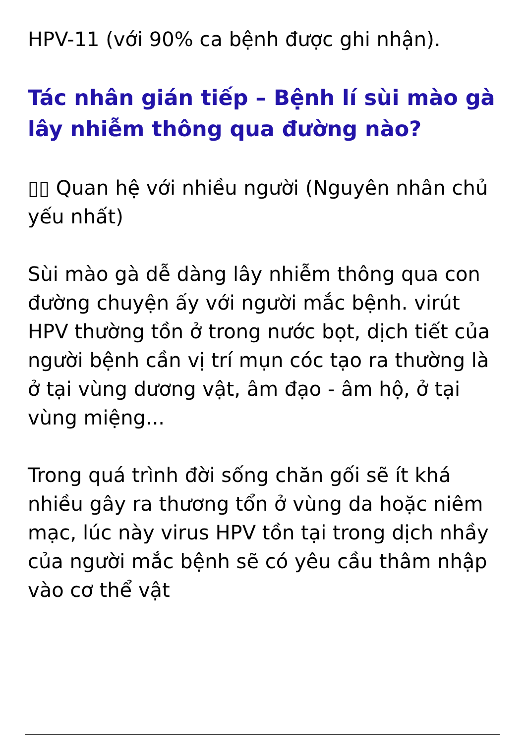HPV-11 (với 90% ca bệnh được ghi nhận).
Tác nhân gián tiếp – Bệnh lí sùi mào gà lây nhiễm thông qua đường nào?
▯▯ Quan hệ với nhiều người (Nguyên nhân chủ yếu nhất)
Sùi mào gà dễ dàng lây nhiễm thông qua con đường chuyện ấy với người mắc bệnh. virút HPV thường tồn ở trong nước bọt, dịch tiết của người bệnh cần vị trí mụn cóc tạo ra thường là ở tại vùng dương vật, âm đạo - âm hộ, ở tại vùng miệng...
Trong quá trình đời sống chăn gối sẽ ít khá nhiều gây ra thương tổn ở vùng da hoặc niêm mạc, lúc này virus HPV tồn tại trong dịch nhầy của người mắc bệnh sẽ có yêu cầu thâm nhập vào cơ thể vật